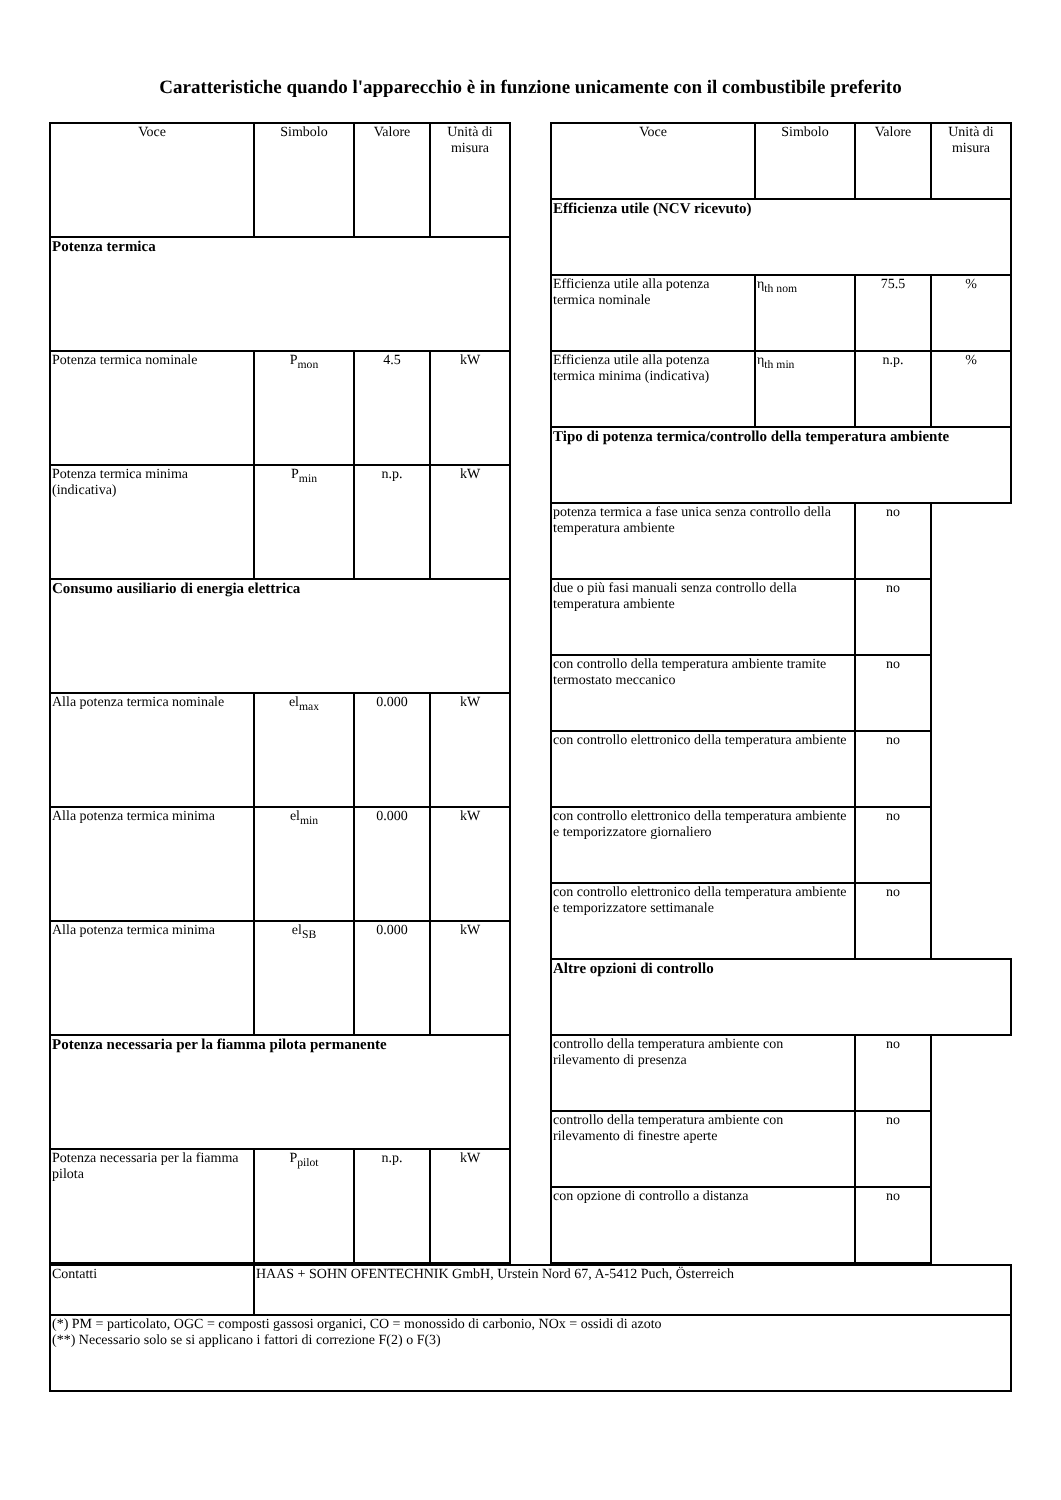Caratteristiche quando l'apparecchio è in funzione unicamente con il combustibile preferito
| Voce | Simbolo | Valore | Unità di misura |
| --- | --- | --- | --- |
| Potenza termica | | | |
| Potenza termica nominale | P<sub>mon</sub> | 4.5 | kW |
| Potenza termica minima (indicativa) | P<sub>min</sub> | n.p. | kW |
| Consumo ausiliario di energia elettrica | | | |
| Alla potenza termica nominale | el<sub>max</sub> | 0.000 | kW |
| Alla potenza termica minima | el<sub>min</sub> | 0.000 | kW |
| Alla potenza termica minima | el<sub>SB</sub> | 0.000 | kW |
| Potenza necessaria per la fiamma pilota permanente | | | |
| Potenza necessaria per la fiamma pilota | P<sub>pilot</sub> | n.p. | kW |
| Voce | Simbolo | Valore | Unità di misura |
| --- | --- | --- | --- |
| Efficienza utile (NCV ricevuto) | | | |
| Efficienza utile alla potenza termica nominale | η<sub>th nom</sub> | 75.5 | % |
| Efficienza utile alla potenza termica minima (indicativa) | η<sub>th min</sub> | n.p. | % |
| Tipo di potenza termica/controllo della temperatura ambiente | | | |
| potenza termica a fase unica senza controllo della temperatura ambiente | | no | |
| due o più fasi manuali senza controllo della temperatura ambiente | | no | |
| con controllo della temperatura ambiente tramite termostato meccanico | | no | |
| con controllo elettronico della temperatura ambiente | | no | |
| con controllo elettronico della temperatura ambiente e temporizzatore giornaliero | | no | |
| con controllo elettronico della temperatura ambiente e temporizzatore settimanale | | no | |
| Altre opzioni di controllo | | | |
| controllo della temperatura ambiente con rilevamento di presenza | | no | |
| controllo della temperatura ambiente con rilevamento di finestre aperte | | no | |
| con opzione di controllo a distanza | | no | |
| Contatti | HAAS + SOHN OFENTECHNIK GmbH, Urstein Nord 67, A-5412 Puch, Österreich |
| (*) PM = particolato, OGC = composti gassosi organici, CO = monossido di carbonio, NOx = ossidi di azoto (**) Necessario solo se si applicano i fattori di correzione F(2) o F(3) | |